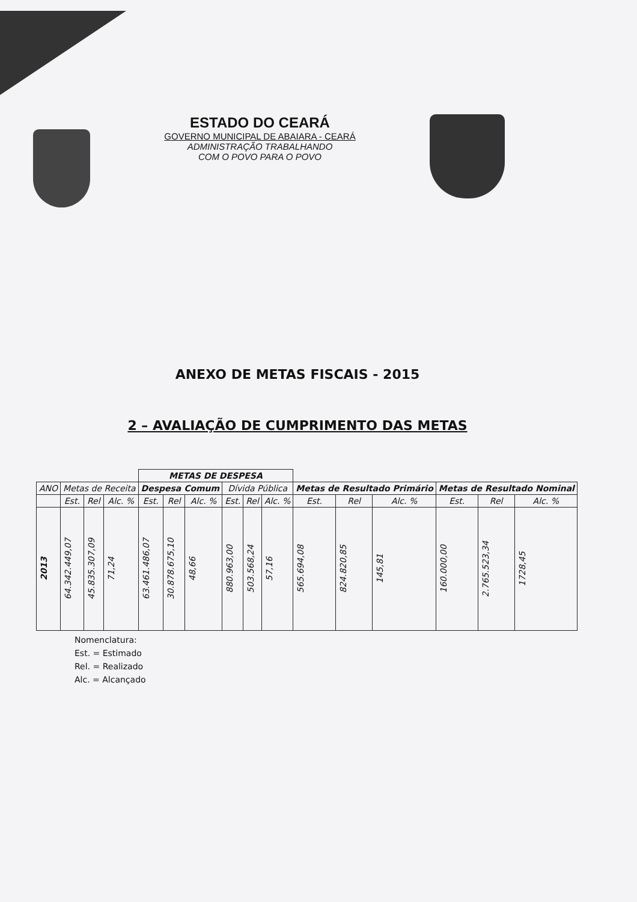ESTADO DO CEARÁ
GOVERNO MUNICIPAL DE ABAIARA - CEARÁ
ADMINISTRAÇÃO TRABALHANDO
COM O POVO PARA O POVO
ANEXO DE METAS FISCAIS - 2015
2 – AVALIAÇÃO DE CUMPRIMENTO DAS METAS
| | | | | METAS DE DESPESA | | | | | | | | | | | |
| --- | --- | --- | --- | --- | --- | --- | --- | --- | --- | --- | --- | --- | --- | --- | --- |
| ANO | Metas de Receita | | | Despesa Comum | | | Dívida Pública | | | Metas de Resultado Primário | | | Metas de Resultado Nominal | | |
| | Est. | Rel | Alc. % | Est. | Rel | Alc. % | Est. | Rel | Alc. % | Est. | Rel | Alc. % | Est. | Rel | Alc. % |
| 2013 | 64.342.449,07 | 45.835.307,09 | 71,24 | 63.461.486,07 | 30.878.675,10 | 48,66 | 880.963,00 | 503.568,24 | 57,16 | 565.694,08 | 824.820,85 | 145,81 | 160.000,00 | 2.765.523,34 | 1728,45 |
Nomenclatura:
Est. = Estimado
Rel. = Realizado
Alc. = Alcançado